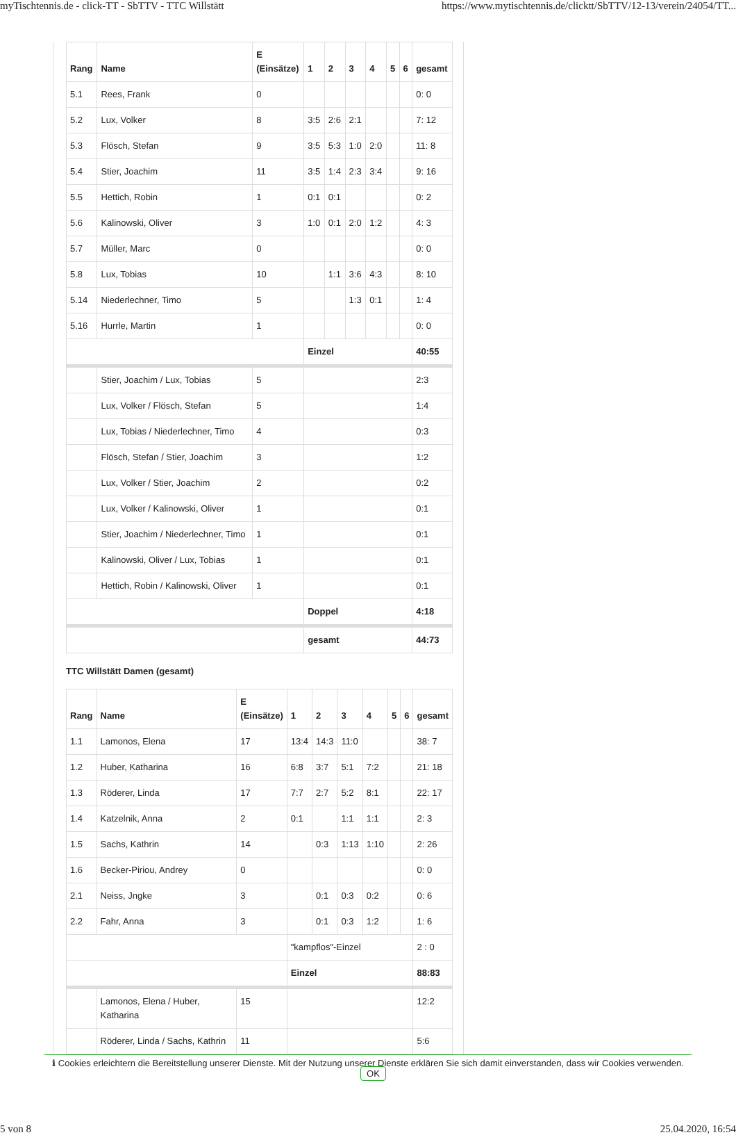myTischtennis.de - click-TT - SbTTV - TTC Willstätt https://www.mytischtennis.de/clicktt/SbTTV/12-13/verein/24054/TT...
| Rang | Name | E (Einsätze) | 1 | 2 | 3 | 4 | 5 | 6 | gesamt |
| --- | --- | --- | --- | --- | --- | --- | --- | --- | --- |
| 5.1 | Rees, Frank | 0 | | | | | | | 0: 0 |
| 5.2 | Lux, Volker | 8 | 3:5 | 2:6 | 2:1 | | | | 7: 12 |
| 5.3 | Flösch, Stefan | 9 | 3:5 | 5:3 | 1:0 | 2:0 | | | 11: 8 |
| 5.4 | Stier, Joachim | 11 | 3:5 | 1:4 | 2:3 | 3:4 | | | 9: 16 |
| 5.5 | Hettich, Robin | 1 | 0:1 | 0:1 | | | | | 0: 2 |
| 5.6 | Kalinowski, Oliver | 3 | 1:0 | 0:1 | 2:0 | 1:2 | | | 4: 3 |
| 5.7 | Müller, Marc | 0 | | | | | | | 0: 0 |
| 5.8 | Lux, Tobias | 10 | | 1:1 | 3:6 | 4:3 | | | 8: 10 |
| 5.14 | Niederlechner, Timo | 5 | | | 1:3 | 0:1 | | | 1: 4 |
| 5.16 | Hurrle, Martin | 1 | | | | | | | 0: 0 |
| | | | Einzel | | | | | | 40:55 |
| | Stier, Joachim / Lux, Tobias | 5 | | | | | | | 2:3 |
| | Lux, Volker / Flösch, Stefan | 5 | | | | | | | 1:4 |
| | Lux, Tobias / Niederlechner, Timo | 4 | | | | | | | 0:3 |
| | Flösch, Stefan / Stier, Joachim | 3 | | | | | | | 1:2 |
| | Lux, Volker / Stier, Joachim | 2 | | | | | | | 0:2 |
| | Lux, Volker / Kalinowski, Oliver | 1 | | | | | | | 0:1 |
| | Stier, Joachim / Niederlechner, Timo | 1 | | | | | | | 0:1 |
| | Kalinowski, Oliver / Lux, Tobias | 1 | | | | | | | 0:1 |
| | Hettich, Robin / Kalinowski, Oliver | 1 | | | | | | | 0:1 |
| | | | Doppel | | | | | | 4:18 |
| | | | gesamt | | | | | | 44:73 |
TTC Willstätt Damen (gesamt)
| Rang | Name | E (Einsätze) | 1 | 2 | 3 | 4 | 5 | 6 | gesamt |
| --- | --- | --- | --- | --- | --- | --- | --- | --- | --- |
| 1.1 | Lamonos, Elena | 17 | 13:4 | 14:3 | 11:0 | | | | 38: 7 |
| 1.2 | Huber, Katharina | 16 | 6:8 | 3:7 | 5:1 | 7:2 | | | 21: 18 |
| 1.3 | Röderer, Linda | 17 | 7:7 | 2:7 | 5:2 | 8:1 | | | 22: 17 |
| 1.4 | Katzelnik, Anna | 2 | 0:1 | | 1:1 | 1:1 | | | 2: 3 |
| 1.5 | Sachs, Kathrin | 14 | | 0:3 | 1:13 | 1:10 | | | 2: 26 |
| 1.6 | Becker-Piriou, Andrey | 0 | | | | | | | 0: 0 |
| 2.1 | Neiss, Jngke | 3 | | 0:1 | 0:3 | 0:2 | | | 0: 6 |
| 2.2 | Fahr, Anna | 3 | | 0:1 | 0:3 | 1:2 | | | 1: 6 |
| | | | "kampflos"-Einzel | | | | | | 2 : 0 |
| | | | Einzel | | | | | | 88:83 |
| | Lamonos, Elena / Huber, Katharina | 15 | | | | | | | 12:2 |
| | Röderer, Linda / Sachs, Kathrin | 11 | | | | | | | 5:6 |
ℹ Cookies erleichtern die Bereitstellung unserer Dienste. Mit der Nutzung unserer Dienste erklären Sie sich damit einverstanden, dass wir Cookies verwenden. OK
5 von 8 25.04.2020, 16:54